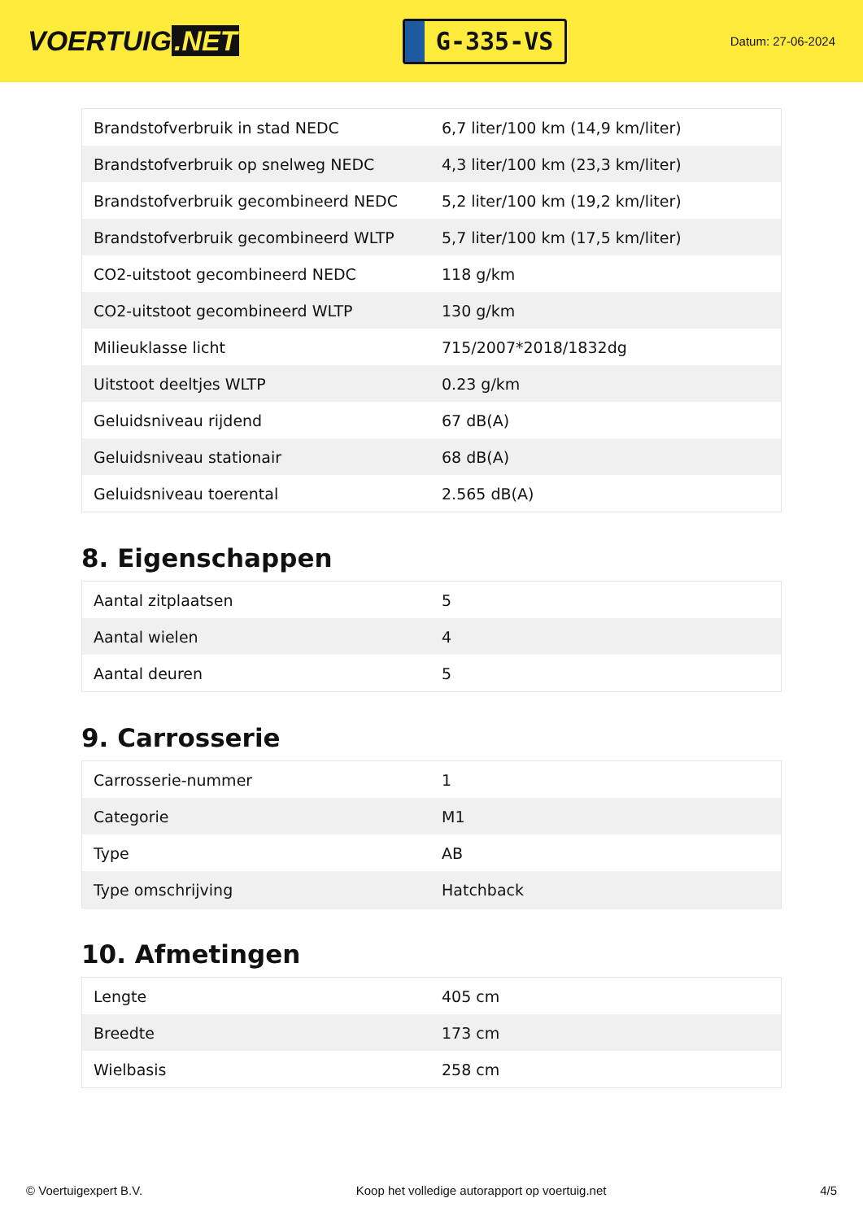VOERTUIG.NET
G-335-VS
Datum: 27-06-2024
| Brandstofverbruik in stad NEDC | 6,7 liter/100 km (14,9 km/liter) |
| Brandstofverbruik op snelweg NEDC | 4,3 liter/100 km (23,3 km/liter) |
| Brandstofverbruik gecombineerd NEDC | 5,2 liter/100 km (19,2 km/liter) |
| Brandstofverbruik gecombineerd WLTP | 5,7 liter/100 km (17,5 km/liter) |
| CO2-uitstoot gecombineerd NEDC | 118 g/km |
| CO2-uitstoot gecombineerd WLTP | 130 g/km |
| Milieuklasse licht | 715/2007*2018/1832dg |
| Uitstoot deeltjes WLTP | 0.23 g/km |
| Geluidsniveau rijdend | 67 dB(A) |
| Geluidsniveau stationair | 68 dB(A) |
| Geluidsniveau toerental | 2.565 dB(A) |
8. Eigenschappen
| Aantal zitplaatsen | 5 |
| Aantal wielen | 4 |
| Aantal deuren | 5 |
9. Carrosserie
| Carrosserie-nummer | 1 |
| Categorie | M1 |
| Type | AB |
| Type omschrijving | Hatchback |
10. Afmetingen
| Lengte | 405 cm |
| Breedte | 173 cm |
| Wielbasis | 258 cm |
© Voertuigexpert B.V. Koop het volledige autorapport op voertuig.net 4/5